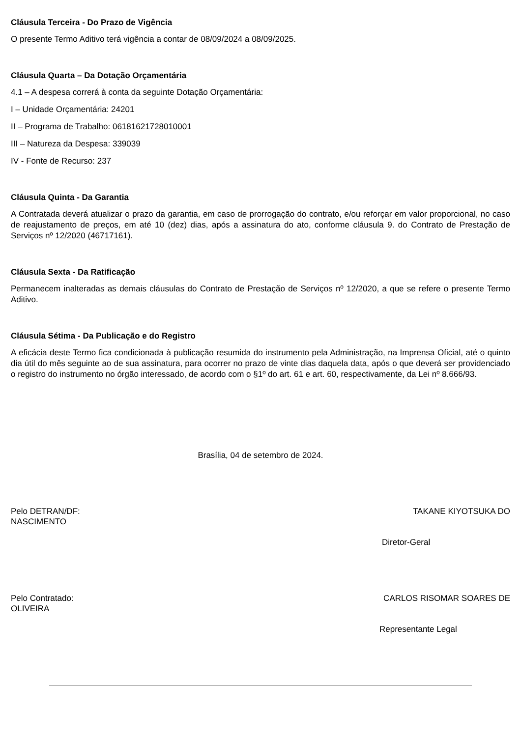Cláusula Terceira - Do Prazo de Vigência
O presente Termo Aditivo terá vigência a contar de 08/09/2024 a 08/09/2025.
Cláusula Quarta – Da Dotação Orçamentária
4.1 – A despesa correrá à conta da seguinte Dotação Orçamentária:
I – Unidade Orçamentária: 24201
II – Programa de Trabalho: 06181621728010001
III – Natureza da Despesa: 339039
IV - Fonte de Recurso: 237
Cláusula Quinta - Da Garantia
A Contratada deverá atualizar o prazo da garantia, em caso de prorrogação do contrato, e/ou reforçar em valor proporcional, no caso de reajustamento de preços, em até 10 (dez) dias, após a assinatura do ato, conforme cláusula 9. do Contrato de Prestação de Serviços nº 12/2020 (46717161).
Cláusula Sexta - Da Ratificação
Permanecem inalteradas as demais cláusulas do Contrato de Prestação de Serviços nº 12/2020, a que se refere o presente Termo Aditivo.
Cláusula Sétima - Da Publicação e do Registro
A eficácia deste Termo fica condicionada à publicação resumida do instrumento pela Administração, na Imprensa Oficial, até o quinto dia útil do mês seguinte ao de sua assinatura, para ocorrer no prazo de vinte dias daquela data, após o que deverá ser providenciado o registro do instrumento no órgão interessado, de acordo com o §1º do art. 61 e art. 60, respectivamente, da Lei nº 8.666/93.
Brasília, 04 de setembro de 2024.
Pelo DETRAN/DF: TAKANE KIYOTSUKA DO
NASCIMENTO
Diretor-Geral
Pelo Contratado: CARLOS RISOMAR SOARES DE
OLIVEIRA
Representante Legal